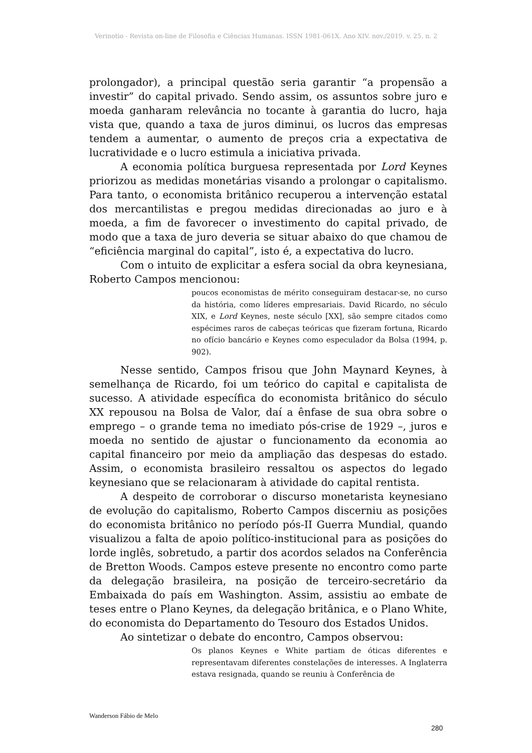Verinotio - Revista on-line de Filosofia e Ciências Humanas. ISSN 1981-061X. Ano XIV. nov./2019. v. 25. n. 2
prolongador), a principal questão seria garantir “a propensão a investir” do capital privado. Sendo assim, os assuntos sobre juro e moeda ganharam relevância no tocante à garantia do lucro, haja vista que, quando a taxa de juros diminui, os lucros das empresas tendem a aumentar, o aumento de preços cria a expectativa de lucratividade e o lucro estimula a iniciativa privada.
A economia política burguesa representada por Lord Keynes priorizou as medidas monetárias visando a prolongar o capitalismo. Para tanto, o economista britânico recuperou a intervenção estatal dos mercantilistas e pregou medidas direcionadas ao juro e à moeda, a fim de favorecer o investimento do capital privado, de modo que a taxa de juro deveria se situar abaixo do que chamou de “eficiência marginal do capital”, isto é, a expectativa do lucro.
Com o intuito de explicitar a esfera social da obra keynesiana, Roberto Campos mencionou:
poucos economistas de mérito conseguiram destacar-se, no curso da história, como líderes empresariais. David Ricardo, no século XIX, e Lord Keynes, neste século [XX], são sempre citados como espécimes raros de cabeças teóricas que fizeram fortuna, Ricardo no ofício bancário e Keynes como especulador da Bolsa (1994, p. 902).
Nesse sentido, Campos frisou que John Maynard Keynes, à semelhança de Ricardo, foi um teórico do capital e capitalista de sucesso. A atividade específica do economista britânico do século XX repousou na Bolsa de Valor, daí a ênfase de sua obra sobre o emprego – o grande tema no imediato pós-crise de 1929 –, juros e moeda no sentido de ajustar o funcionamento da economia ao capital financeiro por meio da ampliação das despesas do estado. Assim, o economista brasileiro ressaltou os aspectos do legado keynesiano que se relacionaram à atividade do capital rentista.
A despeito de corroborar o discurso monetarista keynesiano de evolução do capitalismo, Roberto Campos discerniu as posições do economista britânico no período pós-II Guerra Mundial, quando visualizou a falta de apoio político-institucional para as posições do lorde inglês, sobretudo, a partir dos acordos selados na Conferência de Bretton Woods. Campos esteve presente no encontro como parte da delegação brasileira, na posição de terceiro-secretário da Embaixada do país em Washington. Assim, assistiu ao embate de teses entre o Plano Keynes, da delegação britânica, e o Plano White, do economista do Departamento do Tesouro dos Estados Unidos.
Ao sintetizar o debate do encontro, Campos observou:
Os planos Keynes e White partiam de óticas diferentes e representavam diferentes constelações de interesses. A Inglaterra estava resignada, quando se reuniu à Conferência de
Wanderson Fábio de Melo
280